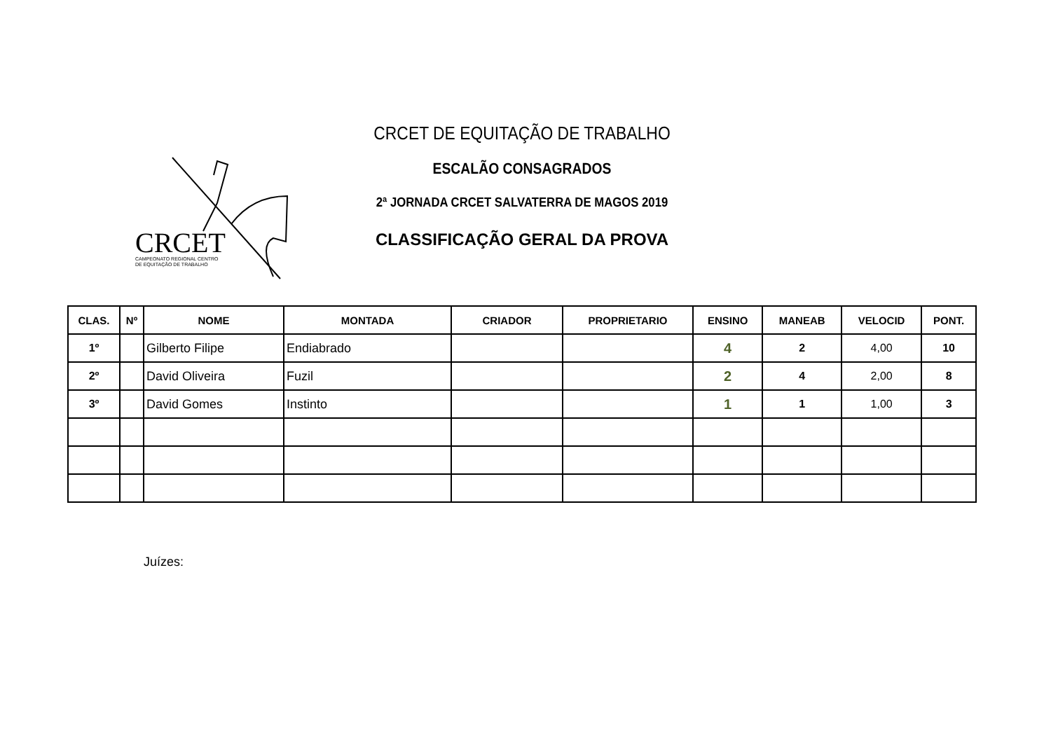CRCET
CAMPEONATO REGIONAL CENTRO
DE EQUITAÇÃO DE TRABALHO
CRCET DE EQUITAÇÃO DE TRABALHO
ESCALÃO CONSAGRADOS
2ª JORNADA CRCET SALVATERRA DE MAGOS 2019
CLASSIFICAÇÃO GERAL DA PROVA
| CLAS. | Nº | NOME | MONTADA | CRIADOR | PROPRIETARIO | ENSINO | MANEAB | VELOCID | PONT. |
| --- | --- | --- | --- | --- | --- | --- | --- | --- | --- |
| 1º | | Gilberto Filipe | Endiabrado | | | 4 | 2 | 4,00 | 10 |
| 2º | | David Oliveira | Fuzil | | | 2 | 4 | 2,00 | 8 |
| 3º | | David Gomes | Instinto | | | 1 | 1 | 1,00 | 3 |
Juízes: